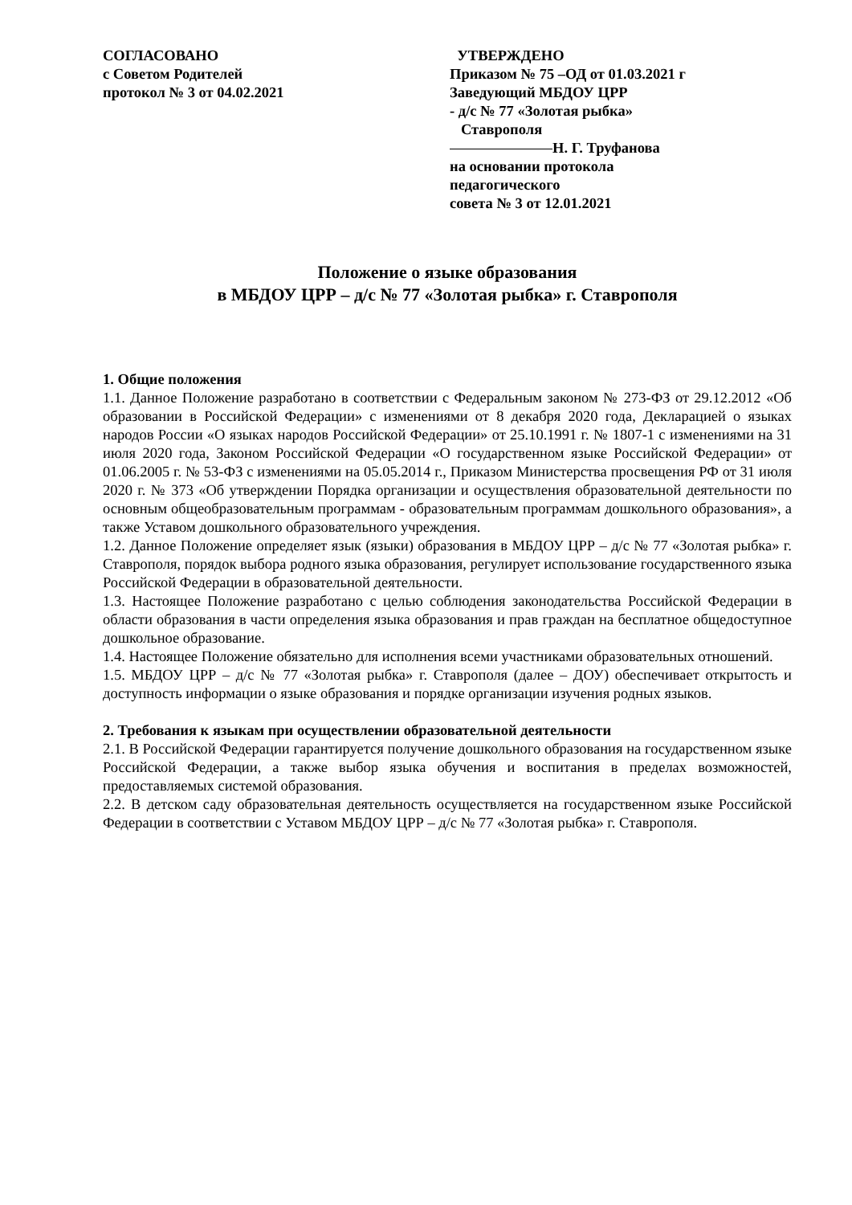СОГЛАСОВАНО
с Советом Родителей
протокол № 3 от 04.02.2021
УТВЕРЖДЕНО
Приказом № 75 –ОД от 01.03.2021 г
Заведующий МБДОУ ЦРР
- д/с № 77 «Золотая рыбка»
Ставрополя
Н. Г. Труфанова
на основании протокола
педагогического
совета № 3 от 12.01.2021
Положение о языке образования
в МБДОУ ЦРР – д/с № 77 «Золотая рыбка» г. Ставрополя
1. Общие положения
1.1. Данное Положение разработано в соответствии с Федеральным законом № 273-ФЗ от 29.12.2012 «Об образовании в Российской Федерации» с изменениями от 8 декабря 2020 года, Декларацией о языках народов России «О языках народов Российской Федерации» от 25.10.1991 г. № 1807-1 с изменениями на 31 июля 2020 года, Законом Российской Федерации «О государственном языке Российской Федерации» от 01.06.2005 г. № 53-ФЗ с изменениями на 05.05.2014 г., Приказом Министерства просвещения РФ от 31 июля 2020 г. № 373 «Об утверждении Порядка организации и осуществления образовательной деятельности по основным общеобразовательным программам - образовательным программам дошкольного образования», а также Уставом дошкольного образовательного учреждения.
1.2. Данное Положение определяет язык (языки) образования в МБДОУ ЦРР – д/с № 77 «Золотая рыбка» г. Ставрополя, порядок выбора родного языка образования, регулирует использование государственного языка Российской Федерации в образовательной деятельности.
1.3. Настоящее Положение разработано с целью соблюдения законодательства Российской Федерации в области образования в части определения языка образования и прав граждан на бесплатное общедоступное дошкольное образование.
1.4. Настоящее Положение обязательно для исполнения всеми участниками образовательных отношений.
1.5. МБДОУ ЦРР – д/с № 77 «Золотая рыбка» г. Ставрополя (далее – ДОУ) обеспечивает открытость и доступность информации о языке образования и порядке организации изучения родных языков.
2. Требования к языкам при осуществлении образовательной деятельности
2.1. В Российской Федерации гарантируется получение дошкольного образования на государственном языке Российской Федерации, а также выбор языка обучения и воспитания в пределах возможностей, предоставляемых системой образования.
2.2. В детском саду образовательная деятельность осуществляется на государственном языке Российской Федерации в соответствии с Уставом МБДОУ ЦРР – д/с № 77 «Золотая рыбка» г. Ставрополя.